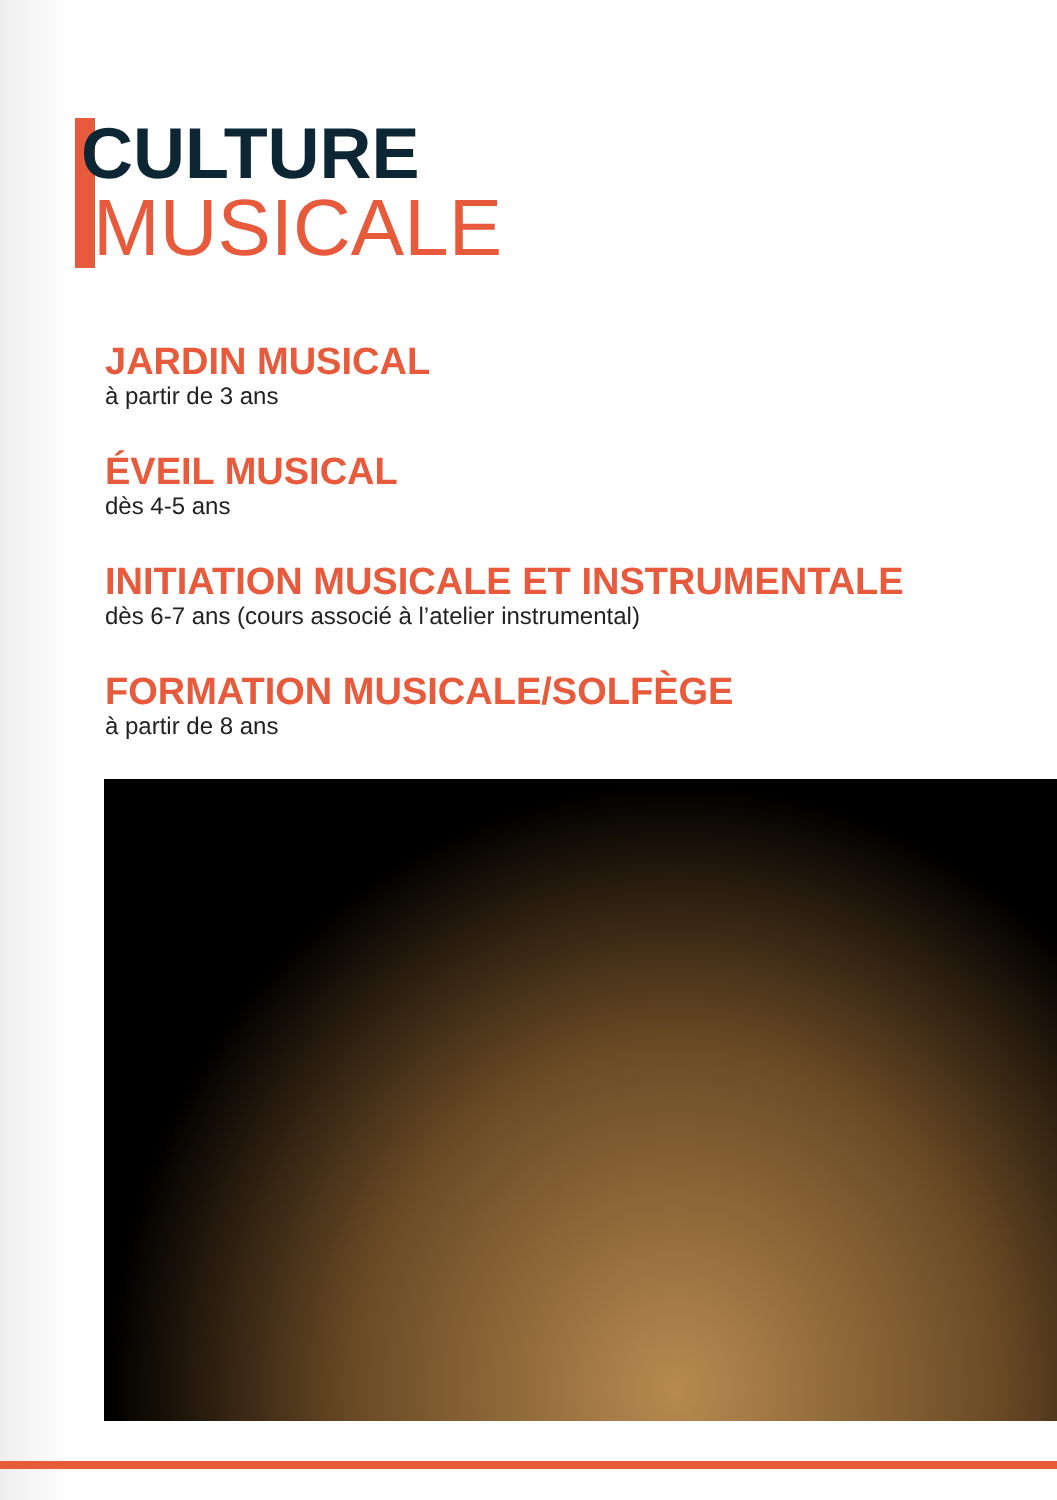CULTURE
MUSICALE
JARDIN MUSICAL
à partir de 3 ans
ÉVEIL MUSICAL
dès 4-5 ans
INITIATION MUSICALE ET INSTRUMENTALE
dès 6-7 ans (cours associé à l’atelier instrumental)
FORMATION MUSICALE/SOLFÈGE
à partir de 8 ans